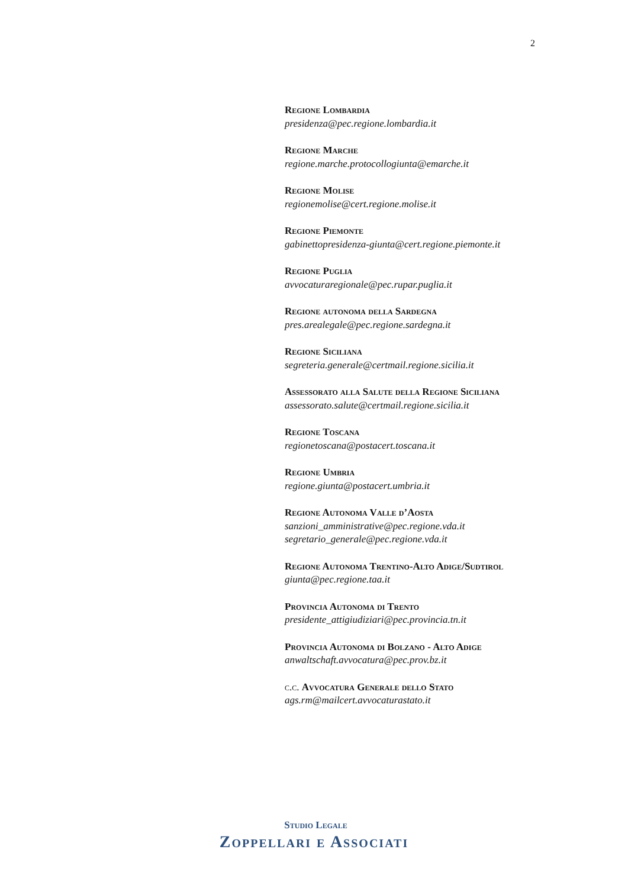2
Regione Lombardia
presidenza@pec.regione.lombardia.it
Regione Marche
regione.marche.protocollogiunta@emarche.it
Regione Molise
regionemolise@cert.regione.molise.it
Regione Piemonte
gabinettopresidenza-giunta@cert.regione.piemonte.it
Regione Puglia
avvocaturaregionale@pec.rupar.puglia.it
Regione autonoma della Sardegna
pres.arealegale@pec.regione.sardegna.it
Regione Siciliana
segreteria.generale@certmail.regione.sicilia.it
Assessorato alla Salute della Regione Siciliana
assessorato.salute@certmail.regione.sicilia.it
Regione Toscana
regionetoscana@postacert.toscana.it
Regione Umbria
regione.giunta@postacert.umbria.it
Regione Autonoma Valle d’Aosta
sanzioni_amministrative@pec.regione.vda.it
segretario_generale@pec.regione.vda.it
Regione Autonoma Trentino-Alto Adige/Sudtirol
giunta@pec.regione.taa.it
Provincia Autonoma di Trento
presidente_attigiudiziari@pec.provincia.tn.it
Provincia Autonoma di Bolzano - Alto Adige
anwaltschaft.avvocatura@pec.prov.bz.it
c.c. Avvocatura Generale dello Stato
ags.rm@mailcert.avvocaturastato.it
Studio Legale
Zoppellari e Associati